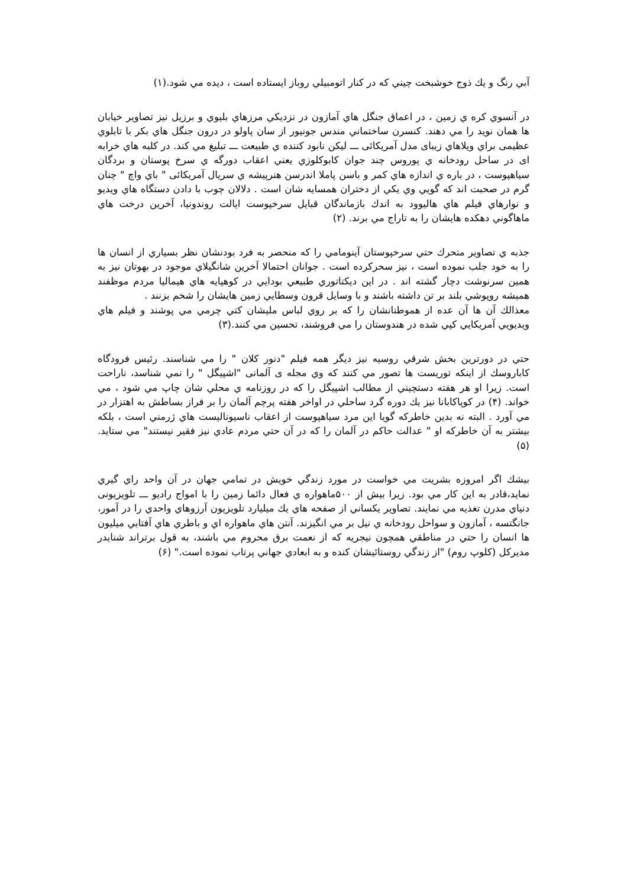آبي رنگ و يك ذوج خوشبخت چيني كه در كنار اتومبيلي روباز ايستاده است ، ديده مي شود.(۱)
در آنسوي كره ي زمين ، در اعماق جنگل هاي آمازون در نزديكي مرزهاي بليوي و برزيل نيز تصاوير خيابان ها همان نويد را مي دهند. كنسرن ساختماني مندس جونيور از سان پاولو در درون جنگل هاي بكر با تابلوي عظيمی براي ويلاهاي زيبای مدل آمريکائی ـــ ليكن نابود كننده ي طبيعت ـــ تبليغ مي كند. در كلبه هاي خرابه ای در ساحل رودخانه ي پوروس چند جوان كابوكلوزي يعني اعقاب دورگه ي سرخ پوستان و بردگان سياهپوست ، در باره ي اندازه هاي كمر و باسن پاملا اندرسن هنرپيشه ي سريال آمريکائی " باي واچ " چنان گرم در صحبت اند كه گويي وي يكي از دختران همسايه شان است . دلالان چوب با دادن دستگاه هاي ويديو و نوارهاي فيلم هاي هاليوود به اندك بازماندگان قبايل سرخپوست ايالت روندونيا، آخرين درخت هاي ماهاگوني دهكده هايشان را به تاراج مي برند. (۲)
جذبه ي تصاوير متحرك حتي سرخپوستان آينومامي را كه منحصر به فرد بودنشان نظر بسياري از انسان ها را به خود جلب نموده است ، نيز سحركرده است . جوانان احتمالا آخرين شانگيلاي موجود در بهوتان نيز به همين سرنوشت دچار گشته اند . در اين ديكتاتوري طبيعي بودايي در كوهپايه هاي هيماليا مردم موظفند هميشه روپوشي بلند بر تن داشته باشند و با وسايل قرون وسطايي زمين هايشان را شخم بزنند .
معذالك آن ها آن عده از هموطنانشان را كه بر روي لباس مليشان كتي چرمي مي پوشند و فيلم هاي ويديويي آمريكايي كپي شده در هندوستان را مي فروشند، تحسين مي كنند.(۳)
حتي در دورترين بخش شرقي روسيه نيز ديگر همه فيلم "دنور كلان " را مي شناسند. رئيس فرودگاه كاباروسك از اينكه توريست ها تصور مي كنند كه وي مجله ی آلمانی "اشپيگل " را نمي شناسد، ناراحت است. زيرا او هر هفته دستچيني از مطالب اشپيگل را كه در روزنامه ي محلي شان چاپ مي شود ، مي خواند. (۴) در كوپاكابانا نيز يك دوره گرد ساحلي در اواخر هفته پرچم آلمان را بر فراز بساطش به اهتزار در مي آورد . البته نه بدين خاطركه گويا اين مرد سياهپوست از اعقاب ناسيوناليست هاي ژرمني است ، بلكه بيشتر به آن خاطركه او " عدالت حاكم در آلمان را كه در آن حتي مردم عادي نيز فقير نيستند" مي ستايد. (۵)
بيشك اگر امروزه بشريت مي خواست در مورد زندگي خويش در تمامي جهان در آن واحد راي گيري نمايد،قادر به اين كار مي بود. زيرا بيش از ۵۰۰ماهواره ي فعال دائما زمين را با امواج راديو ـــ تلويزيونی دنياي مدرن تغذيه مي نمايند. تصاوير يكساني از صفحه هاي يك ميليارد تلويزيون آرزوهاي واحدي را در آمور، جانگتسه ، آمازون و سواحل رودخانه ي نيل بر مي انگيزند. آنتن هاي ماهواره اي و باطري هاي آفتابي ميليون ها انسان را حتي در مناطقي همچون نيجريه كه از نعمت برق محروم مي باشند، به قول برتراند شنايدر مديركل (كلوپ روم) "از زندگي روستائيشان كنده و به ابعادي جهاني پرتاب نموده است." (۶)